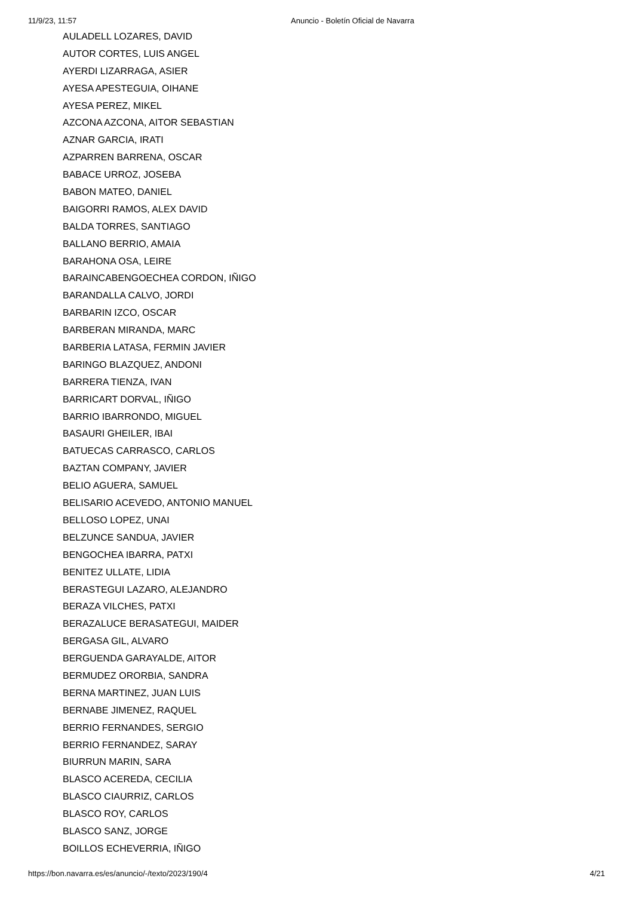11/9/23, 11:57 Anuncio - Boletín Oficial de Navarra
AULADELL LOZARES, DAVID
AUTOR CORTES, LUIS ANGEL
AYERDI LIZARRAGA, ASIER
AYESA APESTEGUIA, OIHANE
AYESA PEREZ, MIKEL
AZCONA AZCONA, AITOR SEBASTIAN
AZNAR GARCIA, IRATI
AZPARREN BARRENA, OSCAR
BABACE URROZ, JOSEBA
BABON MATEO, DANIEL
BAIGORRI RAMOS, ALEX DAVID
BALDA TORRES, SANTIAGO
BALLANO BERRIO, AMAIA
BARAHONA OSA, LEIRE
BARAINCABENGOECHEA CORDON, IÑIGO
BARANDALLA CALVO, JORDI
BARBARIN IZCO, OSCAR
BARBERAN MIRANDA, MARC
BARBERIA LATASA, FERMIN JAVIER
BARINGO BLAZQUEZ, ANDONI
BARRERA TIENZA, IVAN
BARRICART DORVAL, IÑIGO
BARRIO IBARRONDO, MIGUEL
BASAURI GHEILER, IBAI
BATUECAS CARRASCO, CARLOS
BAZTAN COMPANY, JAVIER
BELIO AGUERA, SAMUEL
BELISARIO ACEVEDO, ANTONIO MANUEL
BELLOSO LOPEZ, UNAI
BELZUNCE SANDUA, JAVIER
BENGOCHEA IBARRA, PATXI
BENITEZ ULLATE, LIDIA
BERASTEGUI LAZARO, ALEJANDRO
BERAZA VILCHES, PATXI
BERAZALUCE BERASATEGUI, MAIDER
BERGASA GIL, ALVARO
BERGUENDA GARAYALDE, AITOR
BERMUDEZ ORORBIA, SANDRA
BERNA MARTINEZ, JUAN LUIS
BERNABE JIMENEZ, RAQUEL
BERRIO FERNANDES, SERGIO
BERRIO FERNANDEZ, SARAY
BIURRUN MARIN, SARA
BLASCO ACEREDA, CECILIA
BLASCO CIAURRIZ, CARLOS
BLASCO ROY, CARLOS
BLASCO SANZ, JORGE
BOILLOS ECHEVERRIA, IÑIGO
https://bon.navarra.es/es/anuncio/-/texto/2023/190/4 4/21